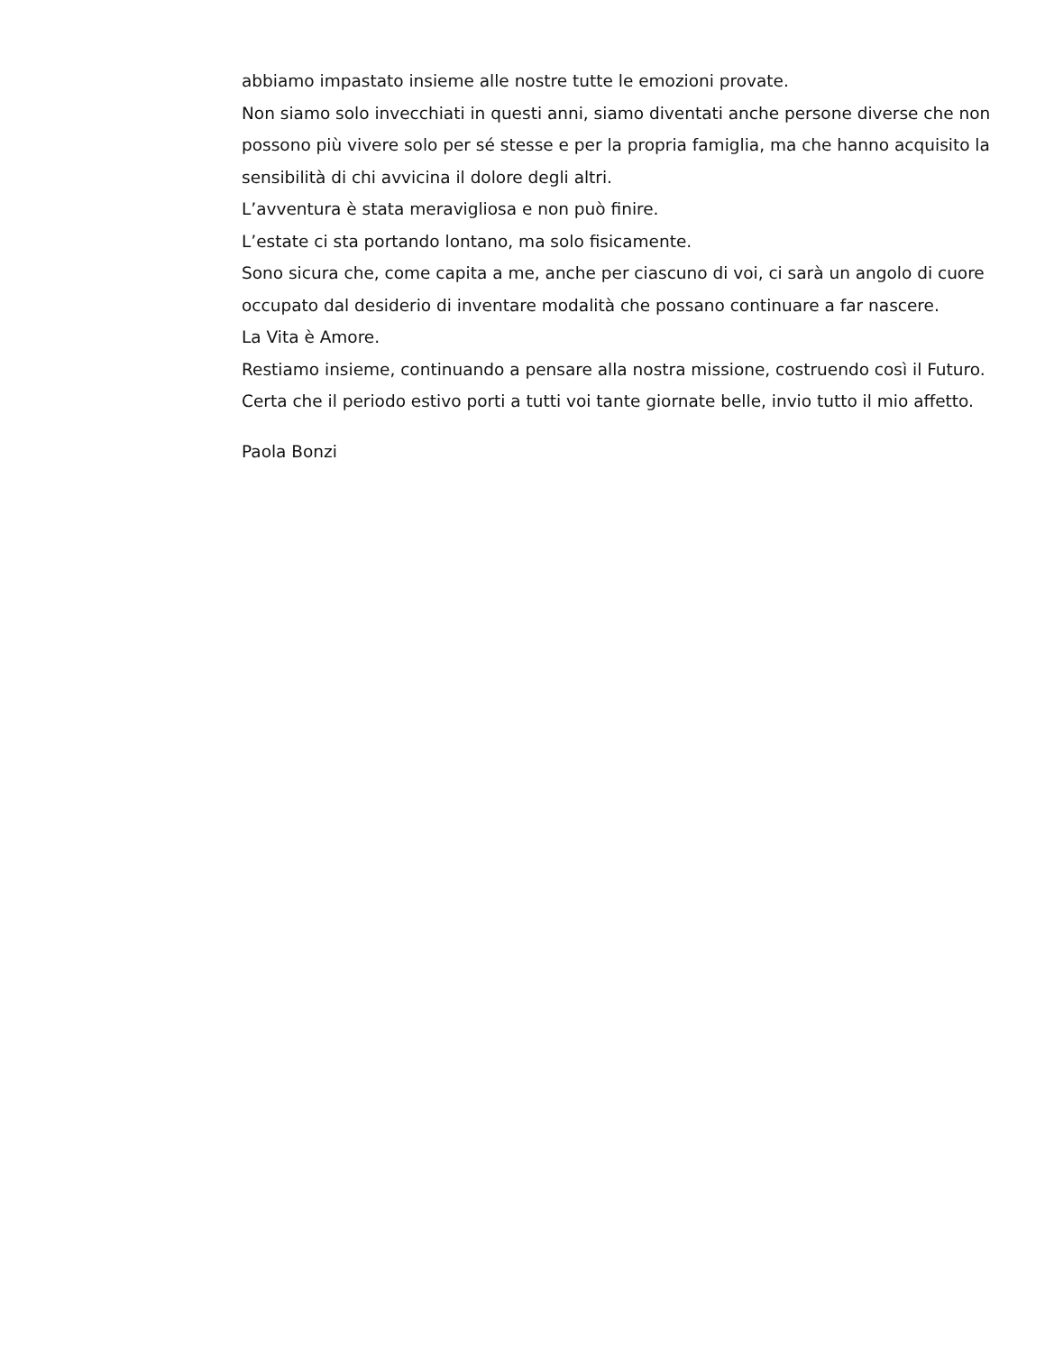abbiamo impastato insieme alle nostre tutte le emozioni provate.
Non siamo solo invecchiati in questi anni, siamo diventati anche persone diverse che non possono più vivere solo per sé stesse e per la propria famiglia, ma che hanno acquisito la sensibilità di chi avvicina il dolore degli altri.
L’avventura è stata meravigliosa e non può finire.
L’estate ci sta portando lontano, ma solo fisicamente.
Sono sicura che, come capita a me, anche per ciascuno di voi, ci sarà un angolo di cuore occupato dal desiderio di inventare modalità che possano continuare a far nascere.
La Vita è Amore.
Restiamo insieme, continuando a pensare alla nostra missione, costruendo così il Futuro.
Certa che il periodo estivo porti a tutti voi tante giornate belle, invio tutto il mio affetto.
Paola Bonzi